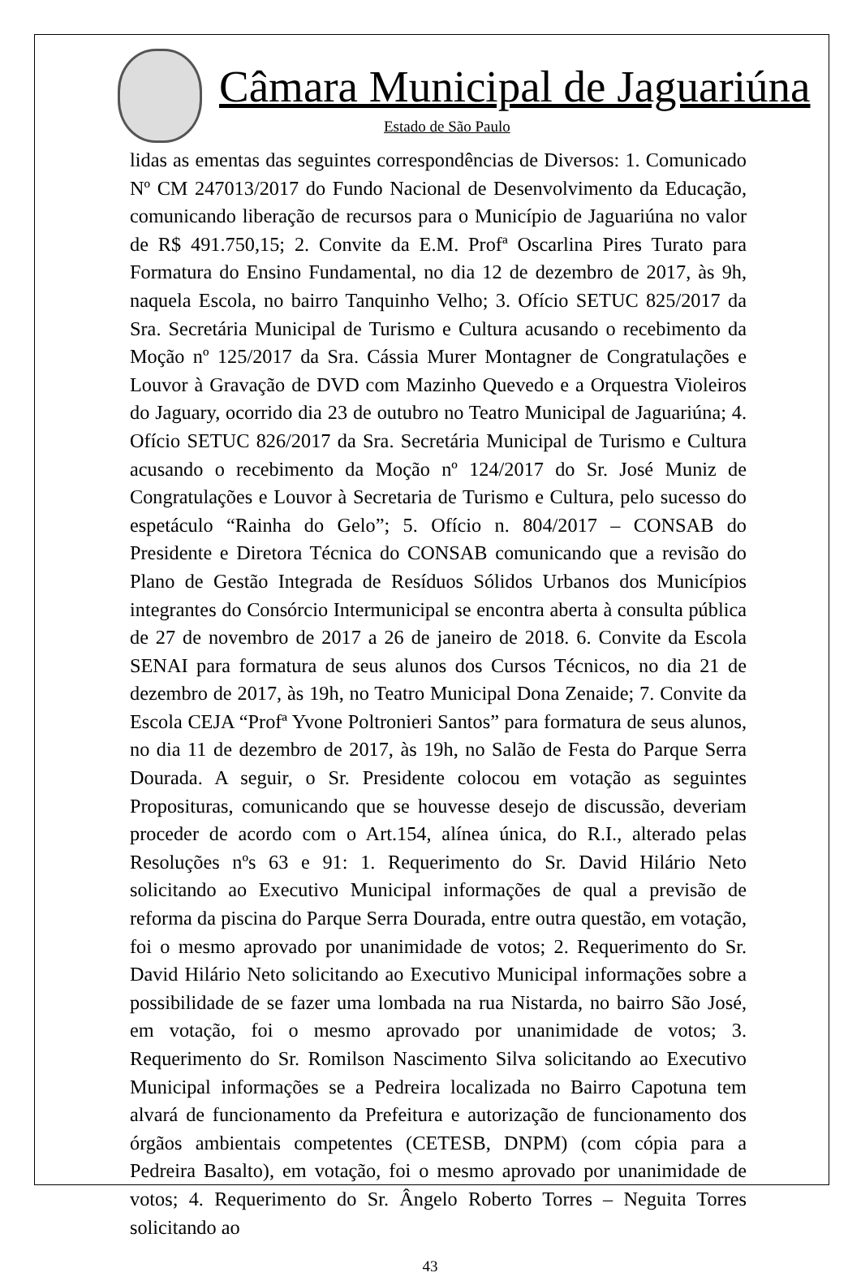Câmara Municipal de Jaguariúna
Estado de São Paulo
lidas as ementas das seguintes correspondências de Diversos: 1. Comunicado Nº CM 247013/2017 do Fundo Nacional de Desenvolvimento da Educação, comunicando liberação de recursos para o Município de Jaguariúna no valor de R$ 491.750,15; 2. Convite da E.M. Profª Oscarlina Pires Turato para Formatura do Ensino Fundamental, no dia 12 de dezembro de 2017, às 9h, naquela Escola, no bairro Tanquinho Velho; 3. Ofício SETUC 825/2017 da Sra. Secretária Municipal de Turismo e Cultura acusando o recebimento da Moção nº 125/2017 da Sra. Cássia Murer Montagner de Congratulações e Louvor à Gravação de DVD com Mazinho Quevedo e a Orquestra Violeiros do Jaguary, ocorrido dia 23 de outubro no Teatro Municipal de Jaguariúna; 4. Ofício SETUC 826/2017 da Sra. Secretária Municipal de Turismo e Cultura acusando o recebimento da Moção nº 124/2017 do Sr. José Muniz de Congratulações e Louvor à Secretaria de Turismo e Cultura, pelo sucesso do espetáculo “Rainha do Gelo”; 5. Ofício n. 804/2017 – CONSAB do Presidente e Diretora Técnica do CONSAB comunicando que a revisão do Plano de Gestão Integrada de Resíduos Sólidos Urbanos dos Municípios integrantes do Consórcio Intermunicipal se encontra aberta à consulta pública de 27 de novembro de 2017 a 26 de janeiro de 2018. 6. Convite da Escola SENAI para formatura de seus alunos dos Cursos Técnicos, no dia 21 de dezembro de 2017, às 19h, no Teatro Municipal Dona Zenaide; 7. Convite da Escola CEJA “Profª Yvone Poltronieri Santos” para formatura de seus alunos, no dia 11 de dezembro de 2017, às 19h, no Salão de Festa do Parque Serra Dourada. A seguir, o Sr. Presidente colocou em votação as seguintes Proposituras, comunicando que se houvesse desejo de discussão, deveriam proceder de acordo com o Art.154, alínea única, do R.I., alterado pelas Resoluções nºs 63 e 91: 1. Requerimento do Sr. David Hilário Neto solicitando ao Executivo Municipal informações de qual a previsão de reforma da piscina do Parque Serra Dourada, entre outra questão, em votação, foi o mesmo aprovado por unanimidade de votos; 2. Requerimento do Sr. David Hilário Neto solicitando ao Executivo Municipal informações sobre a possibilidade de se fazer uma lombada na rua Nistarda, no bairro São José, em votação, foi o mesmo aprovado por unanimidade de votos; 3. Requerimento do Sr. Romilson Nascimento Silva solicitando ao Executivo Municipal informações se a Pedreira localizada no Bairro Capotuna tem alvará de funcionamento da Prefeitura e autorização de funcionamento dos órgãos ambientais competentes (CETESB, DNPM) (com cópia para a Pedreira Basalto), em votação, foi o mesmo aprovado por unanimidade de votos; 4. Requerimento do Sr. Ângelo Roberto Torres – Neguita Torres solicitando ao
43